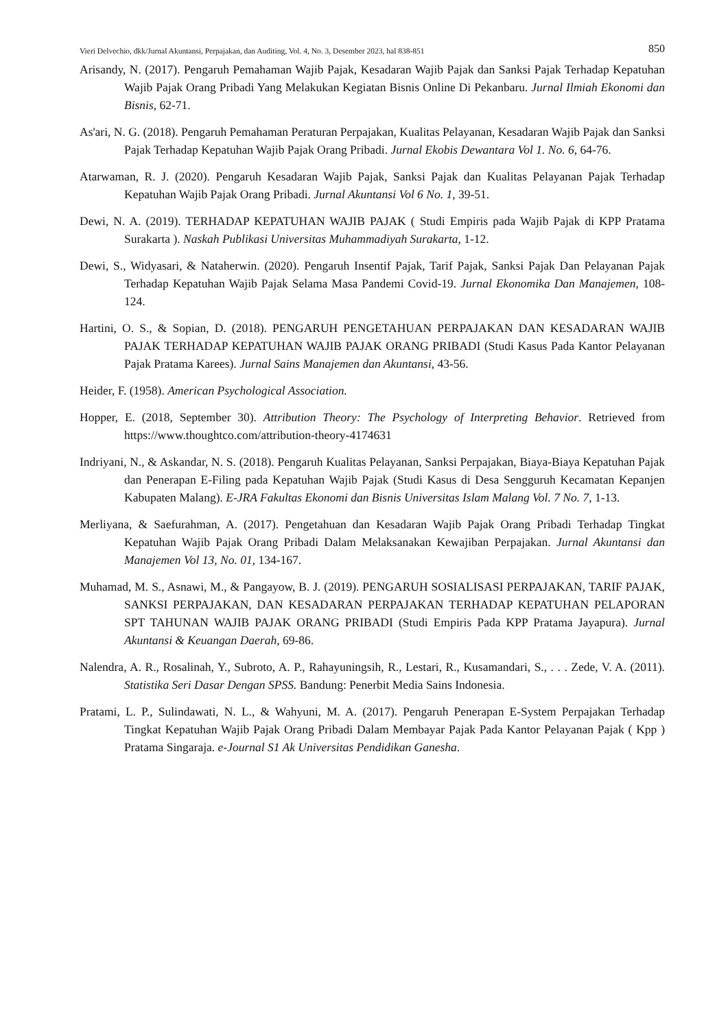Vieri Delvechio, dkk/Jurnal Akuntansi, Perpajakan, dan Auditing, Vol. 4, No. 3, Desember 2023, hal 838-851 850
Arisandy, N. (2017). Pengaruh Pemahaman Wajib Pajak, Kesadaran Wajib Pajak dan Sanksi Pajak Terhadap Kepatuhan Wajib Pajak Orang Pribadi Yang Melakukan Kegiatan Bisnis Online Di Pekanbaru. Jurnal Ilmiah Ekonomi dan Bisnis, 62-71.
As'ari, N. G. (2018). Pengaruh Pemahaman Peraturan Perpajakan, Kualitas Pelayanan, Kesadaran Wajib Pajak dan Sanksi Pajak Terhadap Kepatuhan Wajib Pajak Orang Pribadi. Jurnal Ekobis Dewantara Vol 1. No. 6, 64-76.
Atarwaman, R. J. (2020). Pengaruh Kesadaran Wajib Pajak, Sanksi Pajak dan Kualitas Pelayanan Pajak Terhadap Kepatuhan Wajib Pajak Orang Pribadi. Jurnal Akuntansi Vol 6 No. 1, 39-51.
Dewi, N. A. (2019). TERHADAP KEPATUHAN WAJIB PAJAK ( Studi Empiris pada Wajib Pajak di KPP Pratama Surakarta ). Naskah Publikasi Universitas Muhammadiyah Surakarta, 1-12.
Dewi, S., Widyasari, & Nataherwin. (2020). Pengaruh Insentif Pajak, Tarif Pajak, Sanksi Pajak Dan Pelayanan Pajak Terhadap Kepatuhan Wajib Pajak Selama Masa Pandemi Covid-19. Jurnal Ekonomika Dan Manajemen, 108-124.
Hartini, O. S., & Sopian, D. (2018). PENGARUH PENGETAHUAN PERPAJAKAN DAN KESADARAN WAJIB PAJAK TERHADAP KEPATUHAN WAJIB PAJAK ORANG PRIBADI (Studi Kasus Pada Kantor Pelayanan Pajak Pratama Karees). Jurnal Sains Manajemen dan Akuntansi, 43-56.
Heider, F. (1958). American Psychological Association.
Hopper, E. (2018, September 30). Attribution Theory: The Psychology of Interpreting Behavior. Retrieved from https://www.thoughtco.com/attribution-theory-4174631
Indriyani, N., & Askandar, N. S. (2018). Pengaruh Kualitas Pelayanan, Sanksi Perpajakan, Biaya-Biaya Kepatuhan Pajak dan Penerapan E-Filing pada Kepatuhan Wajib Pajak (Studi Kasus di Desa Sengguruh Kecamatan Kepanjen Kabupaten Malang). E-JRA Fakultas Ekonomi dan Bisnis Universitas Islam Malang Vol. 7 No. 7, 1-13.
Merliyana, & Saefurahman, A. (2017). Pengetahuan dan Kesadaran Wajib Pajak Orang Pribadi Terhadap Tingkat Kepatuhan Wajib Pajak Orang Pribadi Dalam Melaksanakan Kewajiban Perpajakan. Jurnal Akuntansi dan Manajemen Vol 13, No. 01, 134-167.
Muhamad, M. S., Asnawi, M., & Pangayow, B. J. (2019). PENGARUH SOSIALISASI PERPAJAKAN, TARIF PAJAK, SANKSI PERPAJAKAN, DAN KESADARAN PERPAJAKAN TERHADAP KEPATUHAN PELAPORAN SPT TAHUNAN WAJIB PAJAK ORANG PRIBADI (Studi Empiris Pada KPP Pratama Jayapura). Jurnal Akuntansi & Keuangan Daerah, 69-86.
Nalendra, A. R., Rosalinah, Y., Subroto, A. P., Rahayuningsih, R., Lestari, R., Kusamandari, S., . . . Zede, V. A. (2011). Statistika Seri Dasar Dengan SPSS. Bandung: Penerbit Media Sains Indonesia.
Pratami, L. P., Sulindawati, N. L., & Wahyuni, M. A. (2017). Pengaruh Penerapan E-System Perpajakan Terhadap Tingkat Kepatuhan Wajib Pajak Orang Pribadi Dalam Membayar Pajak Pada Kantor Pelayanan Pajak ( Kpp ) Pratama Singaraja. e-Journal S1 Ak Universitas Pendidikan Ganesha.